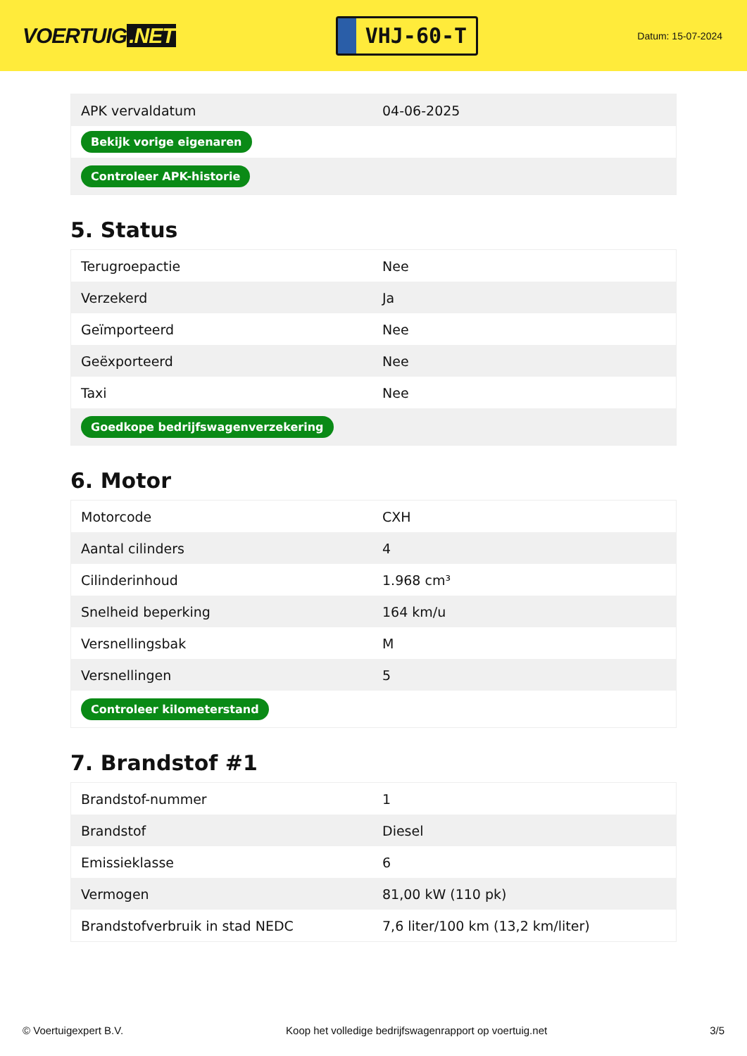VOERTUIG.NET
VHJ-60-T
Datum: 15-07-2024
| APK vervaldatum | 04-06-2025 |
| Bekijk vorige eigenaren | |
| Controleer APK-historie | |
5. Status
| Terugroepactie | Nee |
| Verzekerd | Ja |
| Geïmporteerd | Nee |
| Geëxporteerd | Nee |
| Taxi | Nee |
| Goedkope bedrijfswagenverzekering | |
6. Motor
| Motorcode | CXH |
| Aantal cilinders | 4 |
| Cilinderinhoud | 1.968 cm³ |
| Snelheid beperking | 164 km/u |
| Versnellingsbak | M |
| Versnellingen | 5 |
| Controleer kilometerstand | |
7. Brandstof #1
| Brandstof-nummer | 1 |
| Brandstof | Diesel |
| Emissieklasse | 6 |
| Vermogen | 81,00 kW (110 pk) |
| Brandstofverbruik in stad NEDC | 7,6 liter/100 km (13,2 km/liter) |
© Voertuigexpert B.V. Koop het volledige bedrijfswagenrapport op voertuig.net 3/5